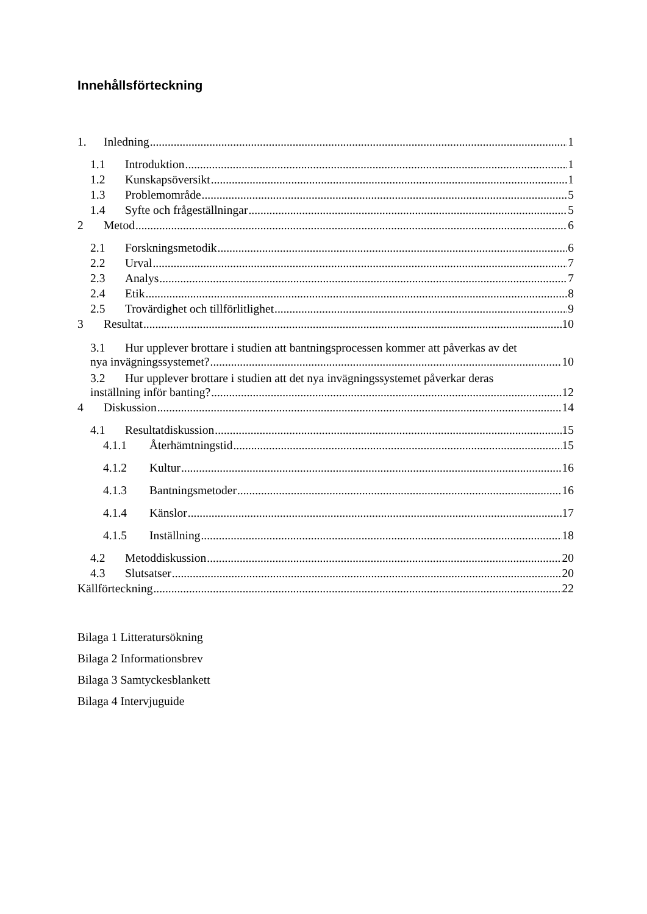Innehållsförteckning
1. Inledning 1
1.1 Introduktion 1
1.2 Kunskapsöversikt 1
1.3 Problemområde 5
1.4 Syfte och frågeställningar 5
2 Metod 6
2.1 Forskningsmetodik 6
2.2 Urval 7
2.3 Analys 7
2.4 Etik 8
2.5 Trovärdighet och tillförlitlighet 9
3 Resultat 10
3.1 Hur upplever brottare i studien att bantningsprocessen kommer att påverkas av det
nya invägningssystemet? 10
3.2 Hur upplever brottare i studien att det nya invägningssystemet påverkar deras
inställning inför banting? 12
4 Diskussion 14
4.1 Resultatdiskussion 15
4.1.1 Återhämtningstid 15
4.1.2 Kultur 16
4.1.3 Bantningsmetoder 16
4.1.4 Känslor 17
4.1.5 Inställning 18
4.2 Metoddiskussion 20
4.3 Slutsatser 20
Källförteckning 22
Bilaga 1 Litteratursökning
Bilaga 2 Informationsbrev
Bilaga 3 Samtyckesblankett
Bilaga 4 Intervjuguide